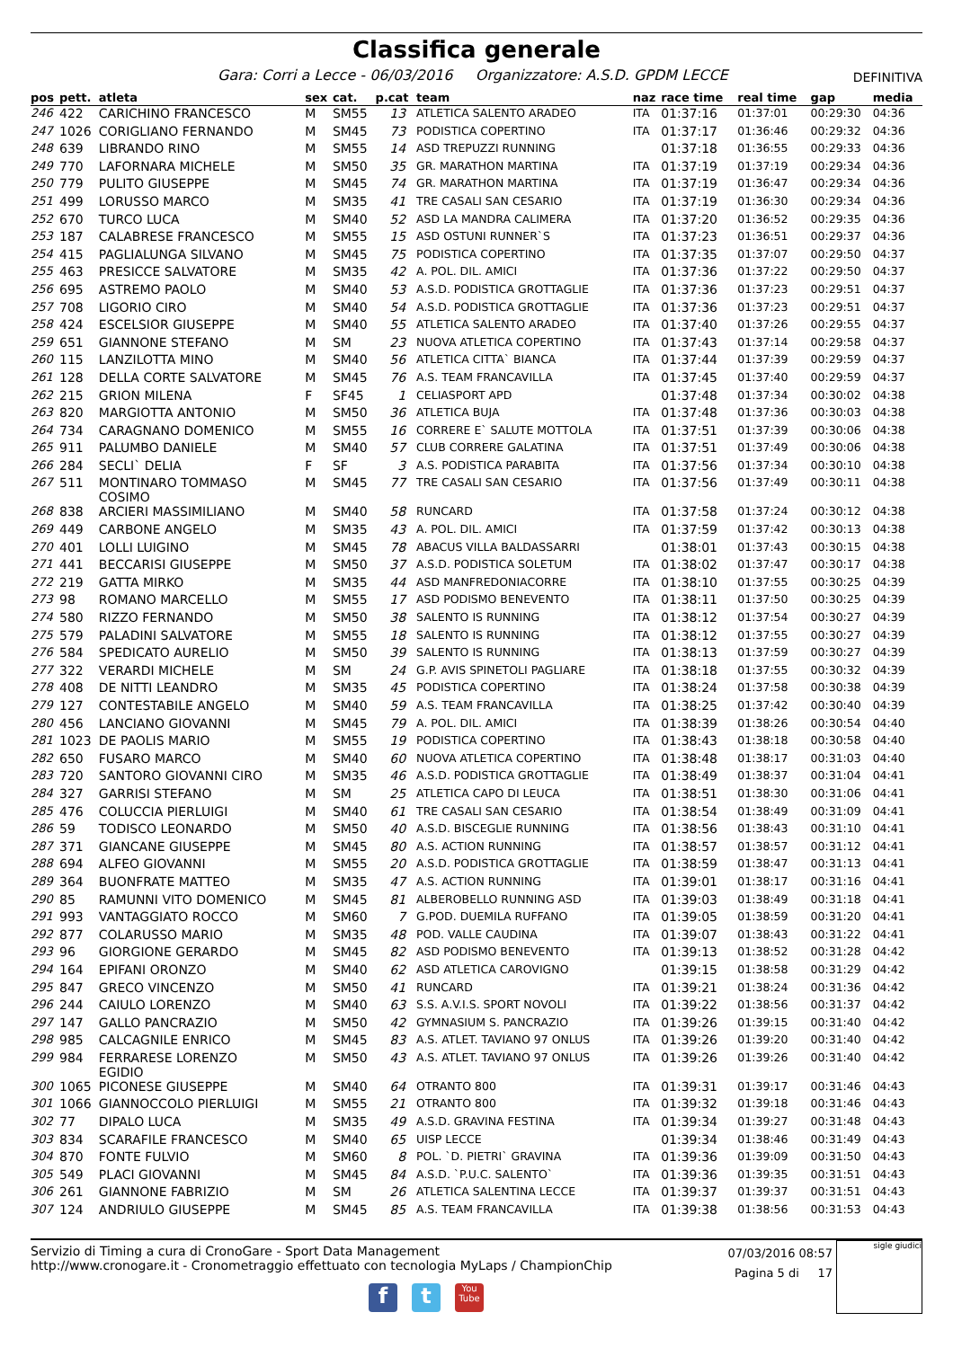Classifica generale
Gara: Corri a Lecce - 06/03/2016 Organizzatore: A.S.D. GPDM LECCE DEFINITIVA
| pos | pett. | atleta | sex | cat. | p.cat | team | naz | race time | real time | gap | media |
| --- | --- | --- | --- | --- | --- | --- | --- | --- | --- | --- | --- |
| 246 | 422 | CARICHINO FRANCESCO | M | SM55 | 13 | ATLETICA SALENTO ARADEO | ITA | 01:37:16 | 01:37:01 | 00:29:30 | 04:36 |
| 247 | 1026 | CORIGLIANO FERNANDO | M | SM45 | 73 | PODISTICA COPERTINO | ITA | 01:37:17 | 01:36:46 | 00:29:32 | 04:36 |
| 248 | 639 | LIBRANDO RINO | M | SM55 | 14 | ASD TREPUZZI RUNNING | | 01:37:18 | 01:36:55 | 00:29:33 | 04:36 |
| 249 | 770 | LAFORNARA MICHELE | M | SM50 | 35 | GR. MARATHON MARTINA | ITA | 01:37:19 | 01:37:19 | 00:29:34 | 04:36 |
| 250 | 779 | PULITO GIUSEPPE | M | SM45 | 74 | GR. MARATHON MARTINA | ITA | 01:37:19 | 01:36:47 | 00:29:34 | 04:36 |
| 251 | 499 | LORUSSO MARCO | M | SM35 | 41 | TRE CASALI SAN CESARIO | ITA | 01:37:19 | 01:36:30 | 00:29:34 | 04:36 |
| 252 | 670 | TURCO LUCA | M | SM40 | 52 | ASD LA MANDRA CALIMERA | ITA | 01:37:20 | 01:36:52 | 00:29:35 | 04:36 |
| 253 | 187 | CALABRESE FRANCESCO | M | SM55 | 15 | ASD OSTUNI RUNNER`S | ITA | 01:37:23 | 01:36:51 | 00:29:37 | 04:36 |
| 254 | 415 | PAGLIALUNGA SILVANO | M | SM45 | 75 | PODISTICA COPERTINO | ITA | 01:37:35 | 01:37:07 | 00:29:50 | 04:37 |
| 255 | 463 | PRESICCE SALVATORE | M | SM35 | 42 | A. POL. DIL. AMICI | ITA | 01:37:36 | 01:37:22 | 00:29:50 | 04:37 |
| 256 | 695 | ASTREMO PAOLO | M | SM40 | 53 | A.S.D. PODISTICA GROTTAGLIE | ITA | 01:37:36 | 01:37:23 | 00:29:51 | 04:37 |
| 257 | 708 | LIGORIO CIRO | M | SM40 | 54 | A.S.D. PODISTICA GROTTAGLIE | ITA | 01:37:36 | 01:37:23 | 00:29:51 | 04:37 |
| 258 | 424 | ESCELSIOR GIUSEPPE | M | SM40 | 55 | ATLETICA SALENTO ARADEO | ITA | 01:37:40 | 01:37:26 | 00:29:55 | 04:37 |
| 259 | 651 | GIANNONE STEFANO | M | SM | 23 | NUOVA ATLETICA COPERTINO | ITA | 01:37:43 | 01:37:14 | 00:29:58 | 04:37 |
| 260 | 115 | LANZILOTTA MINO | M | SM40 | 56 | ATLETICA CITTA` BIANCA | ITA | 01:37:44 | 01:37:39 | 00:29:59 | 04:37 |
| 261 | 128 | DELLA CORTE SALVATORE | M | SM45 | 76 | A.S. TEAM FRANCAVILLA | ITA | 01:37:45 | 01:37:40 | 00:29:59 | 04:37 |
| 262 | 215 | GRION MILENA | F | SF45 | 1 | CELIASPORT APD | | 01:37:48 | 01:37:34 | 00:30:02 | 04:38 |
| 263 | 820 | MARGIOTTA ANTONIO | M | SM50 | 36 | ATLETICA BUJA | ITA | 01:37:48 | 01:37:36 | 00:30:03 | 04:38 |
| 264 | 734 | CARAGNANO DOMENICO | M | SM55 | 16 | CORRERE E` SALUTE MOTTOLA | ITA | 01:37:51 | 01:37:39 | 00:30:06 | 04:38 |
| 265 | 911 | PALUMBO DANIELE | M | SM40 | 57 | CLUB CORRERE GALATINA | ITA | 01:37:51 | 01:37:49 | 00:30:06 | 04:38 |
| 266 | 284 | SECLI` DELIA | F | SF | 3 | A.S. PODISTICA PARABITA | ITA | 01:37:56 | 01:37:34 | 00:30:10 | 04:38 |
| 267 | 511 | MONTINARO TOMMASO COSIMO | M | SM45 | 77 | TRE CASALI SAN CESARIO | ITA | 01:37:56 | 01:37:49 | 00:30:11 | 04:38 |
| 268 | 838 | ARCIERI MASSIMILIANO | M | SM40 | 58 | RUNCARD | ITA | 01:37:58 | 01:37:24 | 00:30:12 | 04:38 |
| 269 | 449 | CARBONE ANGELO | M | SM35 | 43 | A. POL. DIL. AMICI | ITA | 01:37:59 | 01:37:42 | 00:30:13 | 04:38 |
| 270 | 401 | LOLLI LUIGINO | M | SM45 | 78 | ABACUS VILLA BALDASSARRI | | 01:38:01 | 01:37:43 | 00:30:15 | 04:38 |
| 271 | 441 | BECCARISI GIUSEPPE | M | SM50 | 37 | A.S.D. PODISTICA SOLETUM | ITA | 01:38:02 | 01:37:47 | 00:30:17 | 04:38 |
| 272 | 219 | GATTA MIRKO | M | SM35 | 44 | ASD MANFREDONIACORRE | ITA | 01:38:10 | 01:37:55 | 00:30:25 | 04:39 |
| 273 | 98 | ROMANO MARCELLO | M | SM55 | 17 | ASD PODISMO BENEVENTO | ITA | 01:38:11 | 01:37:50 | 00:30:25 | 04:39 |
| 274 | 580 | RIZZO FERNANDO | M | SM50 | 38 | SALENTO IS RUNNING | ITA | 01:38:12 | 01:37:54 | 00:30:27 | 04:39 |
| 275 | 579 | PALADINI SALVATORE | M | SM55 | 18 | SALENTO IS RUNNING | ITA | 01:38:12 | 01:37:55 | 00:30:27 | 04:39 |
| 276 | 584 | SPEDICATO AURELIO | M | SM50 | 39 | SALENTO IS RUNNING | ITA | 01:38:13 | 01:37:59 | 00:30:27 | 04:39 |
| 277 | 322 | VERARDI MICHELE | M | SM | 24 | G.P. AVIS SPINETOLI PAGLIARE | ITA | 01:38:18 | 01:37:55 | 00:30:32 | 04:39 |
| 278 | 408 | DE NITTI LEANDRO | M | SM35 | 45 | PODISTICA COPERTINO | ITA | 01:38:24 | 01:37:58 | 00:30:38 | 04:39 |
| 279 | 127 | CONTESTABILE ANGELO | M | SM40 | 59 | A.S. TEAM FRANCAVILLA | ITA | 01:38:25 | 01:37:42 | 00:30:40 | 04:39 |
| 280 | 456 | LANCIANO GIOVANNI | M | SM45 | 79 | A. POL. DIL. AMICI | ITA | 01:38:39 | 01:38:26 | 00:30:54 | 04:40 |
| 281 | 1023 | DE PAOLIS MARIO | M | SM55 | 19 | PODISTICA COPERTINO | ITA | 01:38:43 | 01:38:18 | 00:30:58 | 04:40 |
| 282 | 650 | FUSARO MARCO | M | SM40 | 60 | NUOVA ATLETICA COPERTINO | ITA | 01:38:48 | 01:38:17 | 00:31:03 | 04:40 |
| 283 | 720 | SANTORO GIOVANNI CIRO | M | SM35 | 46 | A.S.D. PODISTICA GROTTAGLIE | ITA | 01:38:49 | 01:38:37 | 00:31:04 | 04:41 |
| 284 | 327 | GARRISI STEFANO | M | SM | 25 | ATLETICA CAPO DI LEUCA | ITA | 01:38:51 | 01:38:30 | 00:31:06 | 04:41 |
| 285 | 476 | COLUCCIA PIERLUIGI | M | SM40 | 61 | TRE CASALI SAN CESARIO | ITA | 01:38:54 | 01:38:49 | 00:31:09 | 04:41 |
| 286 | 59 | TODISCO LEONARDO | M | SM50 | 40 | A.S.D. BISCEGLIE RUNNING | ITA | 01:38:56 | 01:38:43 | 00:31:10 | 04:41 |
| 287 | 371 | GIANCANE GIUSEPPE | M | SM45 | 80 | A.S. ACTION RUNNING | ITA | 01:38:57 | 01:38:57 | 00:31:12 | 04:41 |
| 288 | 694 | ALFEO GIOVANNI | M | SM55 | 20 | A.S.D. PODISTICA GROTTAGLIE | ITA | 01:38:59 | 01:38:47 | 00:31:13 | 04:41 |
| 289 | 364 | BUONFRATE MATTEO | M | SM35 | 47 | A.S. ACTION RUNNING | ITA | 01:39:01 | 01:38:17 | 00:31:16 | 04:41 |
| 290 | 85 | RAMUNNI VITO DOMENICO | M | SM45 | 81 | ALBEROBELLO RUNNING ASD | ITA | 01:39:03 | 01:38:49 | 00:31:18 | 04:41 |
| 291 | 993 | VANTAGGIATO ROCCO | M | SM60 | 7 | G.POD. DUEMILA RUFFANO | ITA | 01:39:05 | 01:38:59 | 00:31:20 | 04:41 |
| 292 | 877 | COLARUSSO MARIO | M | SM35 | 48 | POD. VALLE CAUDINA | ITA | 01:39:07 | 01:38:43 | 00:31:22 | 04:41 |
| 293 | 96 | GIORGIONE GERARDO | M | SM45 | 82 | ASD PODISMO BENEVENTO | ITA | 01:39:13 | 01:38:52 | 00:31:28 | 04:42 |
| 294 | 164 | EPIFANI ORONZO | M | SM40 | 62 | ASD ATLETICA CAROVIGNO | | 01:39:15 | 01:38:58 | 00:31:29 | 04:42 |
| 295 | 847 | GRECO VINCENZO | M | SM50 | 41 | RUNCARD | ITA | 01:39:21 | 01:38:24 | 00:31:36 | 04:42 |
| 296 | 244 | CAIULO LORENZO | M | SM40 | 63 | S.S. A.V.I.S. SPORT NOVOLI | ITA | 01:39:22 | 01:38:56 | 00:31:37 | 04:42 |
| 297 | 147 | GALLO PANCRAZIO | M | SM50 | 42 | GYMNASIUM S. PANCRAZIO | ITA | 01:39:26 | 01:39:15 | 00:31:40 | 04:42 |
| 298 | 985 | CALCAGNILE ENRICO | M | SM45 | 83 | A.S. ATLET. TAVIANO 97 ONLUS | ITA | 01:39:26 | 01:39:20 | 00:31:40 | 04:42 |
| 299 | 984 | FERRARESE LORENZO EGIDIO | M | SM50 | 43 | A.S. ATLET. TAVIANO 97 ONLUS | ITA | 01:39:26 | 01:39:26 | 00:31:40 | 04:42 |
| 300 | 1065 | PICONESE GIUSEPPE | M | SM40 | 64 | OTRANTO 800 | ITA | 01:39:31 | 01:39:17 | 00:31:46 | 04:43 |
| 301 | 1066 | GIANNOCCOLO PIERLUIGI | M | SM55 | 21 | OTRANTO 800 | ITA | 01:39:32 | 01:39:18 | 00:31:46 | 04:43 |
| 302 | 77 | DIPALO LUCA | M | SM35 | 49 | A.S.D. GRAVINA FESTINA | ITA | 01:39:34 | 01:39:27 | 00:31:48 | 04:43 |
| 303 | 834 | SCARAFILE FRANCESCO | M | SM40 | 65 | UISP LECCE | | 01:39:34 | 01:38:46 | 00:31:49 | 04:43 |
| 304 | 870 | FONTE FULVIO | M | SM60 | 8 | POL. `D. PIETRI` GRAVINA | ITA | 01:39:36 | 01:39:09 | 00:31:50 | 04:43 |
| 305 | 549 | PLACI GIOVANNI | M | SM45 | 84 | A.S.D. `P.U.C. SALENTO` | ITA | 01:39:36 | 01:39:35 | 00:31:51 | 04:43 |
| 306 | 261 | GIANNONE FABRIZIO | M | SM | 26 | ATLETICA SALENTINA LECCE | ITA | 01:39:37 | 01:39:37 | 00:31:51 | 04:43 |
| 307 | 124 | ANDRIULO GIUSEPPE | M | SM45 | 85 | A.S. TEAM FRANCAVILLA | ITA | 01:39:38 | 01:38:56 | 00:31:53 | 04:43 |
Servizio di Timing a cura di CronoGare - Sport Data Management
http://www.cronogare.it - Cronometraggio effettuato con tecnologia MyLaps / ChampionChip
07/03/2016 08:57
Pagina 5 di 17
sigle giudici
f t
You Tube